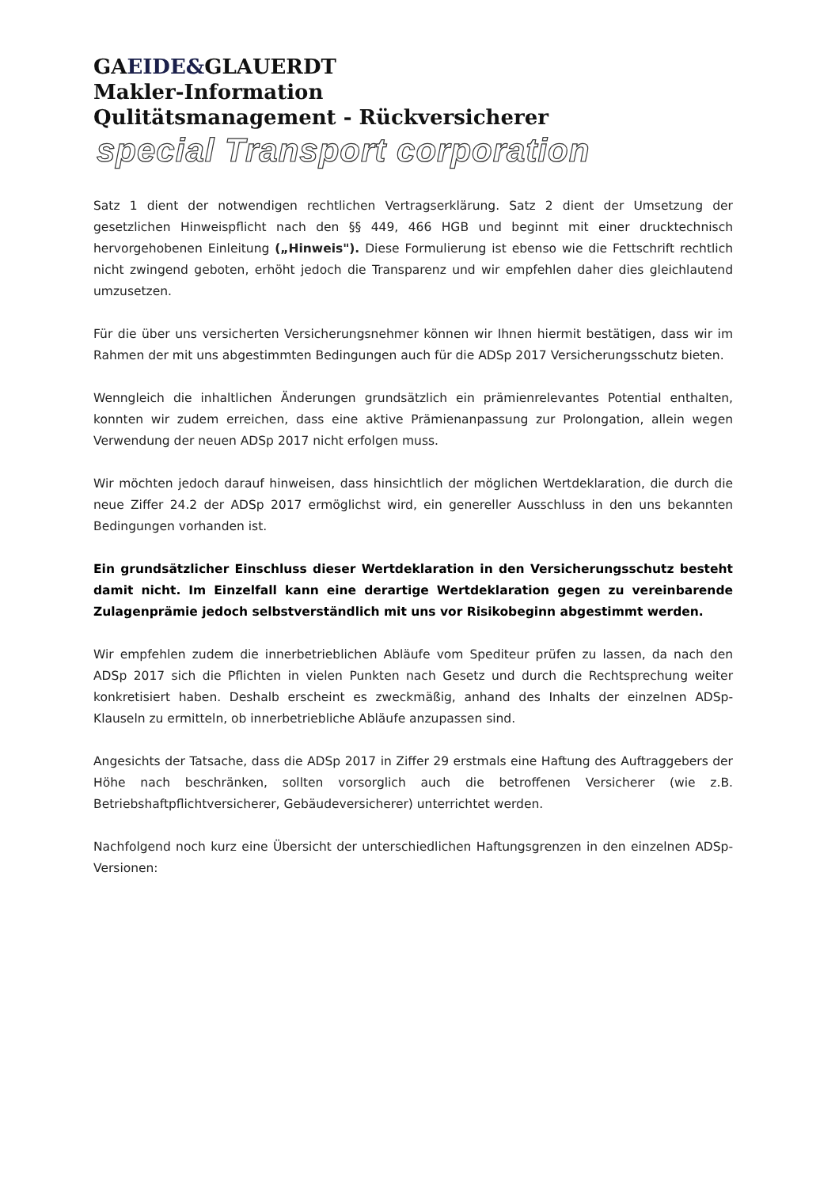GAEIDE&GLAUERDT
Makler-Information
Qulitätsmanagement - Rückversicherer
special Transport corporation
Satz 1 dient der notwendigen rechtlichen Vertragserklärung. Satz 2 dient der Umsetzung der gesetzlichen Hinweispflicht nach den §§ 449, 466 HGB und beginnt mit einer drucktechnisch hervorgehobenen Einleitung („Hinweis"). Diese Formulierung ist ebenso wie die Fettschrift rechtlich nicht zwingend geboten, erhöht jedoch die Transparenz und wir empfehlen daher dies gleichlautend umzusetzen.
Für die über uns versicherten Versicherungsnehmer können wir Ihnen hiermit bestätigen, dass wir im Rahmen der mit uns abgestimmten Bedingungen auch für die ADSp 2017 Versicherungsschutz bieten.
Wenngleich die inhaltlichen Änderungen grundsätzlich ein prämienrelevantes Potential enthalten, konnten wir zudem erreichen, dass eine aktive Prämienanpassung zur Prolongation, allein wegen Verwendung der neuen ADSp 2017 nicht erfolgen muss.
Wir möchten jedoch darauf hinweisen, dass hinsichtlich der möglichen Wertdeklaration, die durch die neue Ziffer 24.2 der ADSp 2017 ermöglichst wird, ein genereller Ausschluss in den uns bekannten Bedingungen vorhanden ist.
Ein grundsätzlicher Einschluss dieser Wertdeklaration in den Versicherungsschutz besteht damit nicht. Im Einzelfall kann eine derartige Wertdeklaration gegen zu vereinbarende Zulagenprämie jedoch selbstverständlich mit uns vor Risikobeginn abgestimmt werden.
Wir empfehlen zudem die innerbetrieblichen Abläufe vom Spediteur prüfen zu lassen, da nach den ADSp 2017 sich die Pflichten in vielen Punkten nach Gesetz und durch die Rechtsprechung weiter konkretisiert haben. Deshalb erscheint es zweckmäßig, anhand des Inhalts der einzelnen ADSp-Klauseln zu ermitteln, ob innerbetriebliche Abläufe anzupassen sind.
Angesichts der Tatsache, dass die ADSp 2017 in Ziffer 29 erstmals eine Haftung des Auftraggebers der Höhe nach beschränken, sollten vorsorglich auch die betroffenen Versicherer (wie z.B. Betriebshaftpflichtversicherer, Gebäudeversicherer) unterrichtet werden.
Nachfolgend noch kurz eine Übersicht der unterschiedlichen Haftungsgrenzen in den einzelnen ADSp-Versionen: